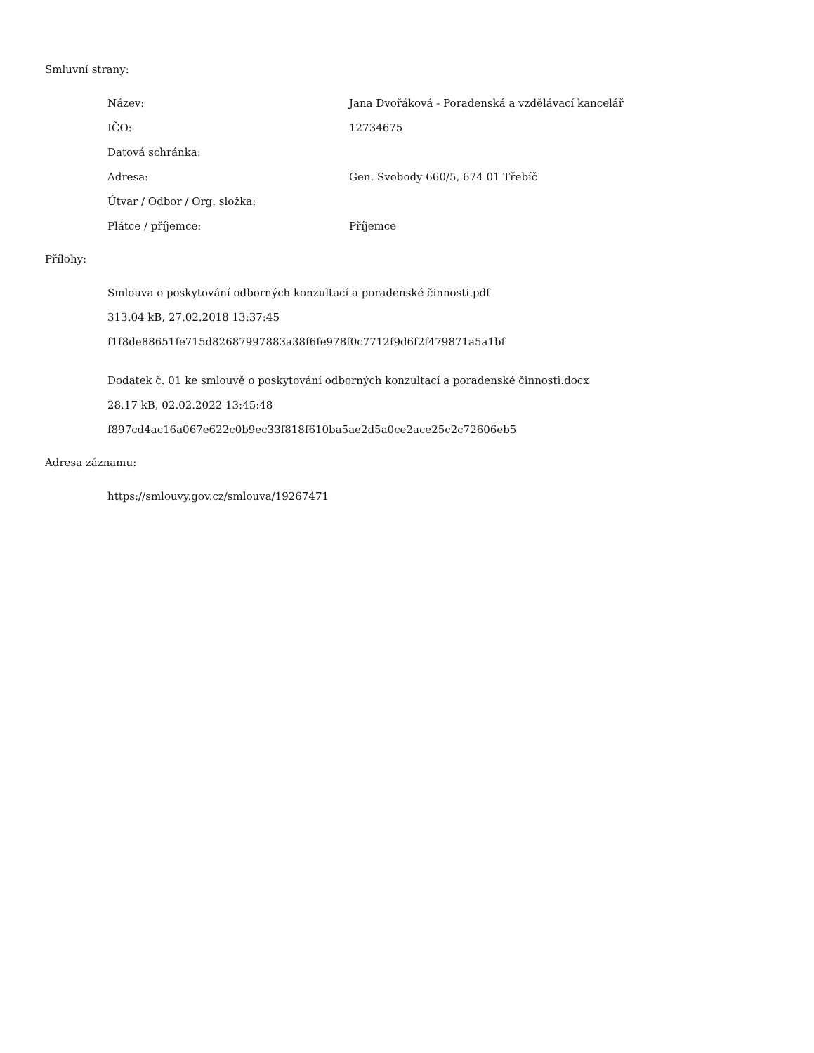Smluvní strany:
| Název: | Jana Dvořáková - Poradenská a vzdělávací kancelář |
| IČO: | 12734675 |
| Datová schránka: | |
| Adresa: | Gen. Svobody 660/5, 674 01 Třebíč |
| Útvar / Odbor / Org. složka: | |
| Plátce / příjemce: | Příjemce |
Přílohy:
Smlouva o poskytování odborných konzultací a poradenské činnosti.pdf
313.04 kB, 27.02.2018 13:37:45
f1f8de88651fe715d82687997883a38f6fe978f0c7712f9d6f2f479871a5a1bf
Dodatek č. 01 ke smlouvě o poskytování odborných konzultací a poradenské činnosti.docx
28.17 kB, 02.02.2022 13:45:48
f897cd4ac16a067e622c0b9ec33f818f610ba5ae2d5a0ce2ace25c2c72606eb5
Adresa záznamu:
https://smlouvy.gov.cz/smlouva/19267471